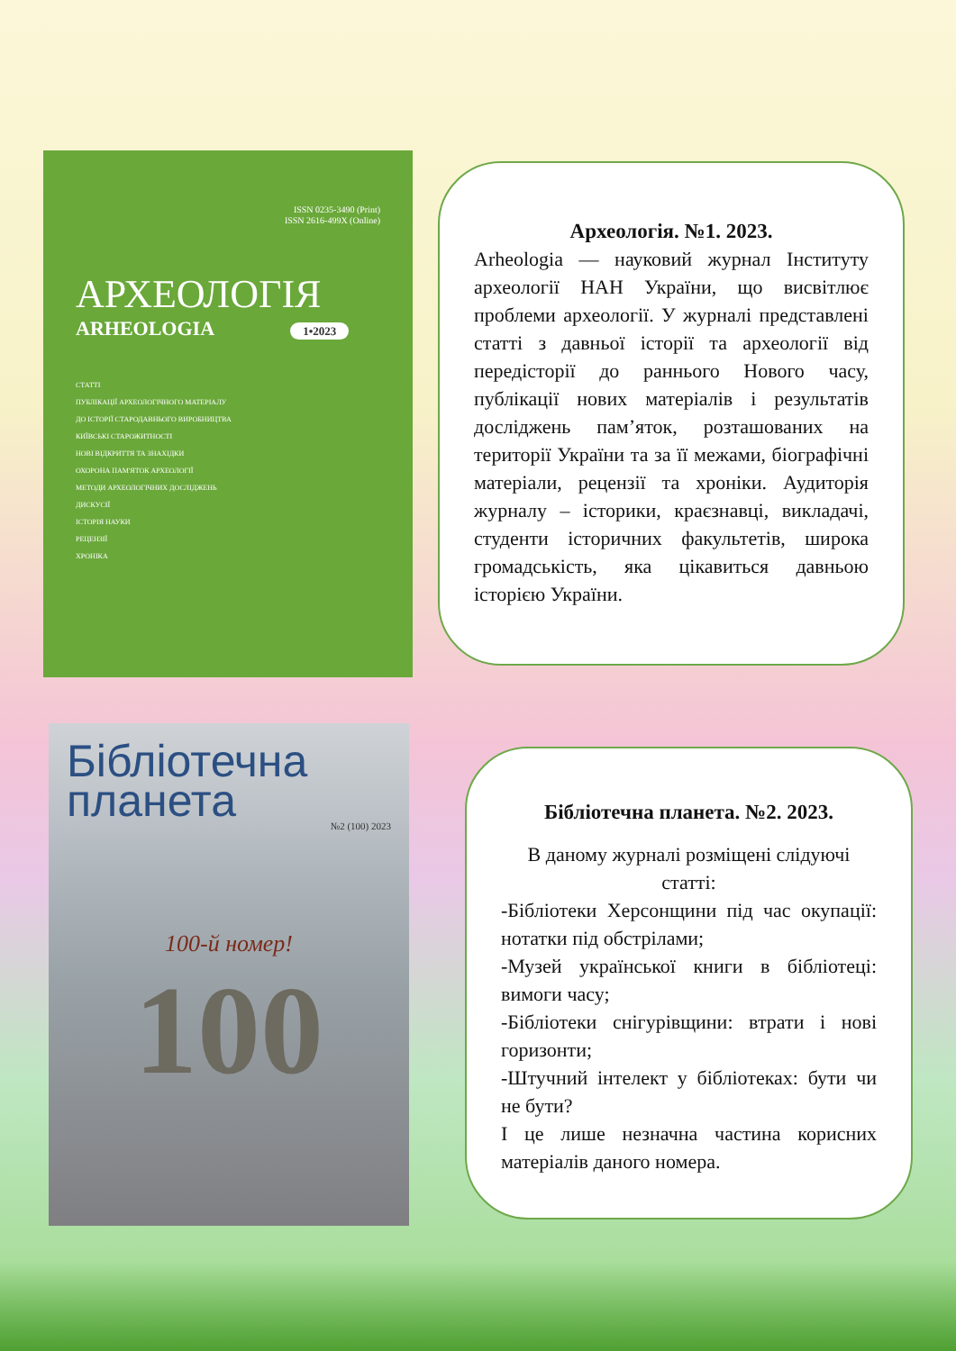ISSN 0235-3490 (Print)
ISSN 2616-499X (Online)
АРХЕОЛОГІЯ
ARHEOLOGIA 1•2023
СТАТТІ
ПУБЛІКАЦІЇ АРХЕОЛОГІЧНОГО МАТЕРІАЛУ
ДО ІСТОРІЇ СТАРОДАВНЬОГО ВИРОБНИЦТВА
КИЇВСЬКІ СТАРОЖИТНОСТІ
НОВІ ВІДКРИТТЯ ТА ЗНАХІДКИ
ОХОРОНА ПАМ'ЯТОК АРХЕОЛОГІЇ
МЕТОДИ АРХЕОЛОГІЧНИХ ДОСЛІДЖЕНЬ
ДИСКУСІЇ
ІСТОРІЯ НАУКИ
РЕЦЕНЗІЇ
ХРОНІКА
Археологія. №1. 2023.
Arheologia — науковий журнал Інституту археології НАН України, що висвітлює проблеми археології. У журналі представлені статті з давньої історії та археології від передісторії до раннього Нового часу, публікації нових матеріалів і результатів досліджень пам’яток, розташованих на території України та за її межами, біографічні матеріали, рецензії та хроніки. Аудиторія журналу – історики, краєзнавці, викладачі, студенти історичних факультетів, широка громадськість, яка цікавиться давньою історією України.
Бібліотечна
планета
№2 (100) 2023
100-й номер!
100
Бібліотечна планета. №2. 2023.
В даному журналі розміщені слідуючі статті:
-Бібліотеки Херсонщини під час окупації: нотатки під обстрілами;
-Музей української книги в бібліотеці: вимоги часу;
-Бібліотеки снігурівщини: втрати і нові горизонти;
-Штучний інтелект у бібліотеках: бути чи не бути?
І це лише незначна частина корисних матеріалів даного номера.